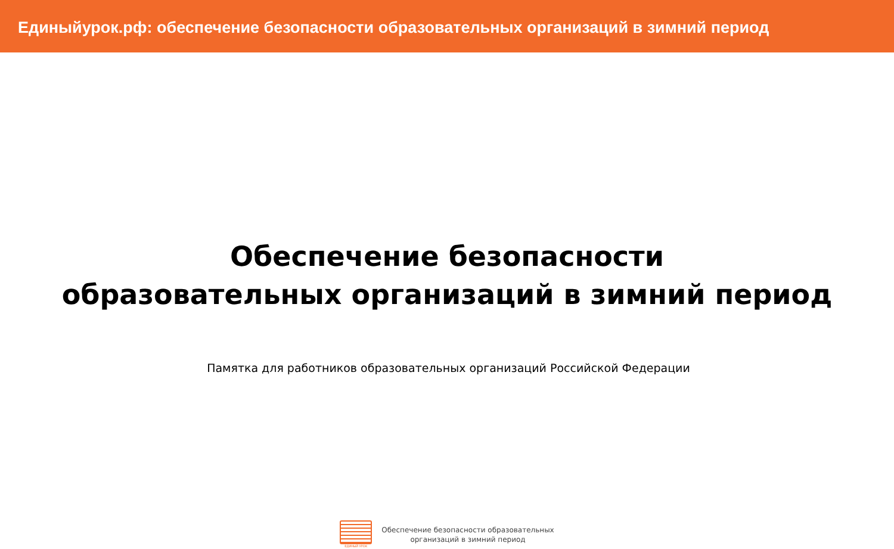Единыйурок.рф: обеспечение безопасности образовательных организаций в зимний период
Обеспечение безопасности
образовательных организаций в зимний период
Памятка для работников образовательных организаций Российской Федерации
ЕДИНЫЙ УРОК
Обеспечение безопасности образовательных
организаций в зимний период